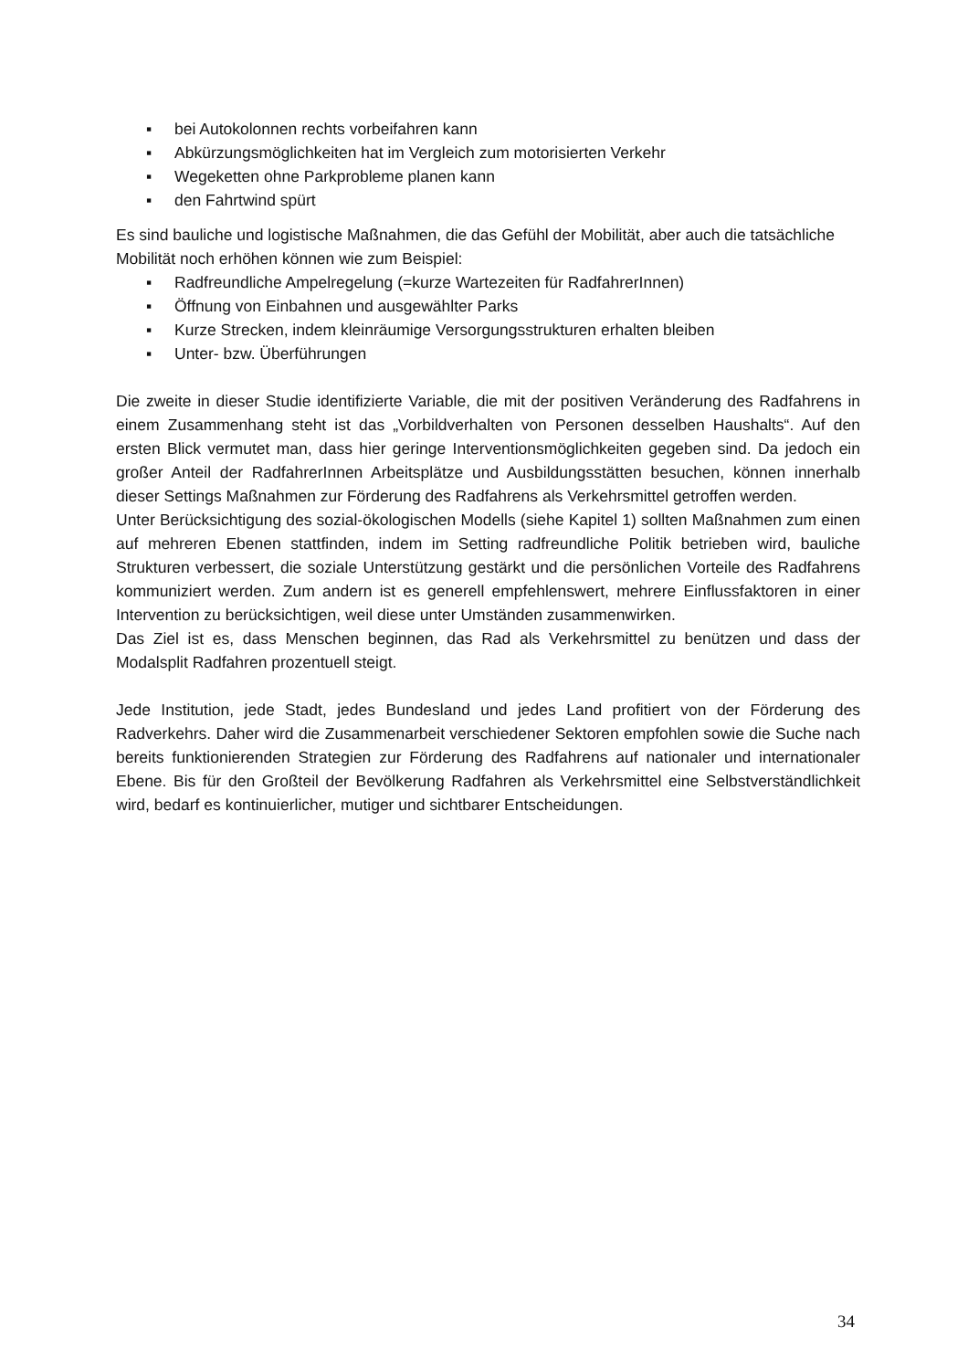▪ bei Autokolonnen rechts vorbeifahren kann
▪ Abkürzungsmöglichkeiten hat im Vergleich zum motorisierten Verkehr
▪ Wegeketten ohne Parkprobleme planen kann
▪ den Fahrtwind spürt
Es sind bauliche und logistische Maßnahmen, die das Gefühl der Mobilität, aber auch die tatsächliche Mobilität noch erhöhen können wie zum Beispiel:
▪ Radfreundliche Ampelregelung (=kurze Wartezeiten für RadfahrerInnen)
▪ Öffnung von Einbahnen und ausgewählter Parks
▪ Kurze Strecken, indem kleinräumige Versorgungsstrukturen erhalten bleiben
▪ Unter- bzw. Überführungen
Die zweite in dieser Studie identifizierte Variable, die mit der positiven Veränderung des Radfahrens in einem Zusammenhang steht ist das „Vorbildverhalten von Personen desselben Haushalts“. Auf den ersten Blick vermutet man, dass hier geringe Interventions­möglichkeiten gegeben sind. Da jedoch ein großer Anteil der RadfahrerInnen Arbeitsplätze und Ausbildungsstätten besuchen, können innerhalb dieser Settings Maßnahmen zur Förderung des Radfahrens als Verkehrsmittel getroffen werden.
Unter Berücksichtigung des sozial-ökologischen Modells (siehe Kapitel 1) sollten Maßnahmen zum einen auf mehreren Ebenen stattfinden, indem im Setting radfreundliche Politik betrieben wird, bauliche Strukturen verbessert, die soziale Unterstützung gestärkt und die persönlichen Vorteile des Radfahrens kommuniziert werden. Zum andern ist es generell empfehlenswert, mehrere Einflussfaktoren in einer Intervention zu berücksichtigen, weil diese unter Umständen zusammenwirken.
Das Ziel ist es, dass Menschen beginnen, das Rad als Verkehrsmittel zu benützen und dass der Modalsplit Radfahren prozentuell steigt.
Jede Institution, jede Stadt, jedes Bundesland und jedes Land profitiert von der Förderung des Radverkehrs. Daher wird die Zusammenarbeit verschiedener Sektoren empfohlen sowie die Suche nach bereits funktionierenden Strategien zur Förderung des Radfahrens auf nationaler und internationaler Ebene. Bis für den Großteil der Bevölkerung Radfahren als Verkehrsmittel eine Selbstverständlichkeit wird, bedarf es kontinuierlicher, mutiger und sichtbarer Entscheidungen.
34